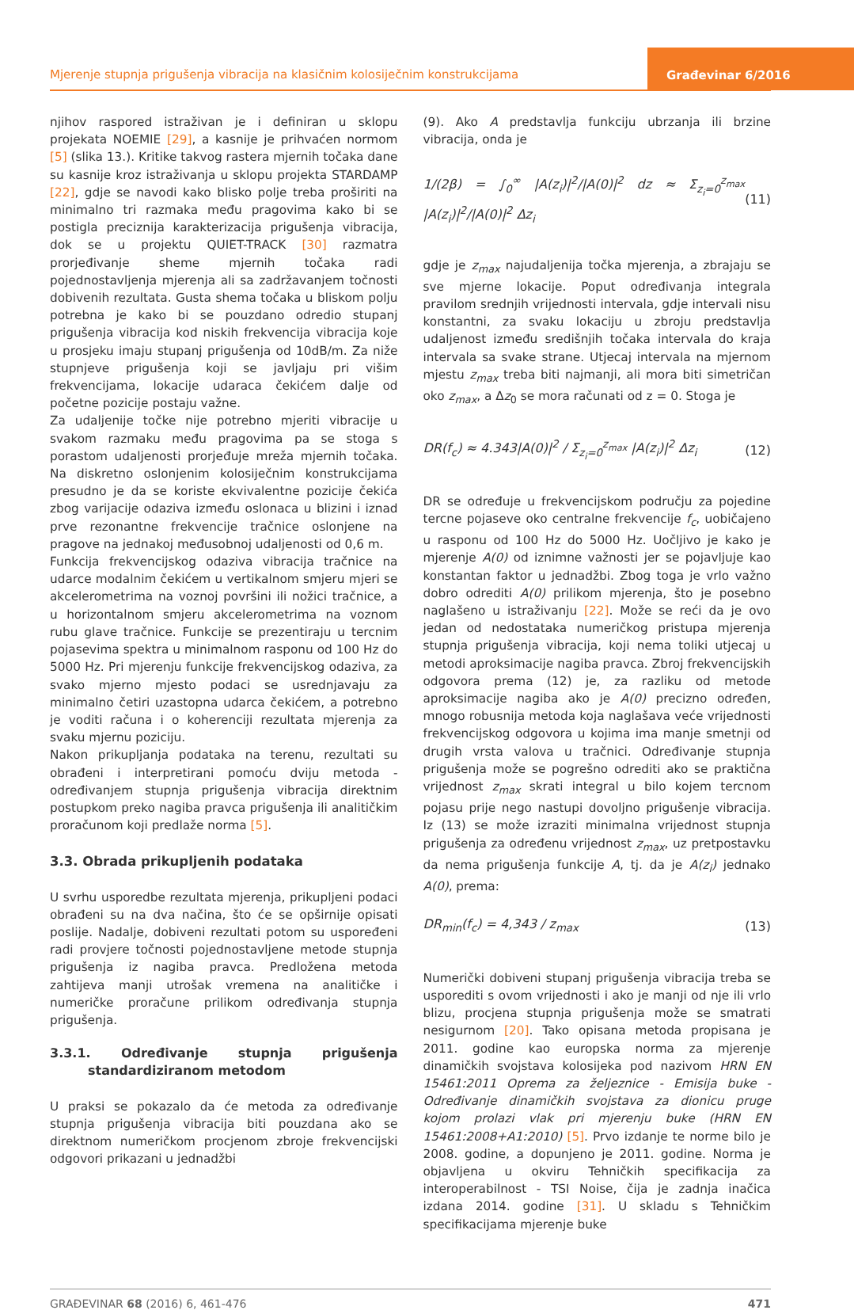Mjerenje stupnja prigušenja vibracija na klasičnim kolosiječnim konstrukcijama
Građevinar 6/2016
njihov raspored istraživan je i definiran u sklopu projekata NOEMIE [29], a kasnije je prihvaćen normom [5] (slika 13.). Kritike takvog rastera mjernih točaka dane su kasnije kroz istraživanja u sklopu projekta STARDAMP [22], gdje se navodi kako blisko polje treba proširiti na minimalno tri razmaka među pragovima kako bi se postigla preciznija karakterizacija prigušenja vibracija, dok se u projektu QUIET-TRACK [30] razmatra prorjeđivanje sheme mjernih točaka radi pojednostavljenja mjerenja ali sa zadržavanjem točnosti dobivenih rezultata. Gusta shema točaka u bliskom polju potrebna je kako bi se pouzdano odredio stupanj prigušenja vibracija kod niskih frekvencija vibracija koje u prosjeku imaju stupanj prigušenja od 10dB/m. Za niže stupnjeve prigušenja koji se javljaju pri višim frekvencijama, lokacije udaraca čekićem dalje od početne pozicije postaju važne.
Za udaljenije točke nije potrebno mjeriti vibracije u svakom razmaku među pragovima pa se stoga s porastom udaljenosti prorjeđuje mreža mjernih točaka. Na diskretno oslonjenim kolosiječnim konstrukcijama presudno je da se koriste ekvivalentne pozicije čekića zbog varijacije odaziva između oslonaca u blizini i iznad prve rezonantne frekvencije tračnice oslonjene na pragove na jednakoj međusobnoj udaljenosti od 0,6 m.
Funkcija frekvencijskog odaziva vibracija tračnice na udarce modalnim čekićem u vertikalnom smjeru mjeri se akcelerometrima na voznoj površini ili nožici tračnice, a u horizontalnom smjeru akcelerometrima na voznom rubu glave tračnice. Funkcije se prezentiraju u tercnim pojasevima spektra u minimalnom rasponu od 100 Hz do 5000 Hz. Pri mjerenju funkcije frekvencijskog odaziva, za svako mjerno mjesto podaci se usrednjavaju za minimalno četiri uzastopna udarca čekićem, a potrebno je voditi računa i o koherenciji rezultata mjerenja za svaku mjernu poziciju.
Nakon prikupljanja podataka na terenu, rezultati su obrađeni i interpretirani pomoću dviju metoda - određivanjem stupnja prigušenja vibracija direktnim postupkom preko nagiba pravca prigušenja ili analitičkim proračunom koji predlaže norma [5].
3.3. Obrada prikupljenih podataka
U svrhu usporedbe rezultata mjerenja, prikupljeni podaci obrađeni su na dva načina, što će se opširnije opisati poslije. Nadalje, dobiveni rezultati potom su uspoređeni radi provjere točnosti pojednostavljene metode stupnja prigušenja iz nagiba pravca. Predložena metoda zahtijeva manji utrošak vremena na analitičke i numeričke proračune prilikom određivanja stupnja prigušenja.
3.3.1. Određivanje stupnja prigušenja standardiziranom metodom
U praksi se pokazalo da će metoda za određivanje stupnja prigušenja vibracija biti pouzdana ako se direktnom numeričkom procjenom zbroje frekvencijski odgovori prikazani u jednadžbi
(9). Ako A predstavlja funkciju ubrzanja ili brzine vibracija, onda je
1/(2β) = ∫<sub>0</sub><sup>∞</sup> |A(z<sub>i</sub>)|<sup>2</sup>/|A(0)|<sup>2</sup> dz ≈ Σ<sub>z<sub>i</sub>=0</sub><sup>z<sub>max</sub></sup> |A(z<sub>i</sub>)|<sup>2</sup>/|A(0)|<sup>2</sup> Δz<sub>i</sub> (11)
gdje je z<sub>max</sub> najudaljenija točka mjerenja, a zbrajaju se sve mjerne lokacije. Poput određivanja integrala pravilom srednjih vrijednosti intervala, gdje intervali nisu konstantni, za svaku lokaciju u zbroju predstavlja udaljenost između središnjih točaka intervala do kraja intervala sa svake strane. Utjecaj intervala na mjernom mjestu z<sub>max</sub> treba biti najmanji, ali mora biti simetričan oko z<sub>max</sub>, a Δz<sub>0</sub> se mora računati od z = 0. Stoga je
DR(f<sub>c</sub>) ≈ 4.343|A(0)|<sup>2</sup> / Σ<sub>z<sub>i</sub>=0</sub><sup>z<sub>max</sub></sup> |A(z<sub>i</sub>)|<sup>2</sup> Δz<sub>i</sub> (12)
DR se određuje u frekvencijskom području za pojedine tercne pojaseve oko centralne frekvencije f<sub>c</sub>, uobičajeno u rasponu od 100 Hz do 5000 Hz. Uočljivo je kako je mjerenje A(0) od iznimne važnosti jer se pojavljuje kao konstantan faktor u jednadžbi. Zbog toga je vrlo važno dobro odrediti A(0) prilikom mjerenja, što je posebno naglašeno u istraživanju [22]. Može se reći da je ovo jedan od nedostataka numeričkog pristupa mjerenja stupnja prigušenja vibracija, koji nema toliki utjecaj u metodi aproksimacije nagiba pravca. Zbroj frekvencijskih odgovora prema (12) je, za razliku od metode aproksimacije nagiba ako je A(0) precizno određen, mnogo robusnija metoda koja naglašava veće vrijednosti frekvencijskog odgovora u kojima ima manje smetnji od drugih vrsta valova u tračnici. Određivanje stupnja prigušenja može se pogrešno odrediti ako se praktična vrijednost z<sub>max</sub> skrati integral u bilo kojem tercnom pojasu prije nego nastupi dovoljno prigušenje vibracija. Iz (13) se može izraziti minimalna vrijednost stupnja prigušenja za određenu vrijednost z<sub>max</sub>, uz pretpostavku da nema prigušenja funkcije A, tj. da je A(z<sub>i</sub>) jednako A(0), prema:
DR<sub>min</sub>(f<sub>c</sub>) = 4,343 / z<sub>max</sub> (13)
Numerički dobiveni stupanj prigušenja vibracija treba se usporediti s ovom vrijednosti i ako je manji od nje ili vrlo blizu, procjena stupnja prigušenja može se smatrati nesigurnom [20]. Tako opisana metoda propisana je 2011. godine kao europska norma za mjerenje dinamičkih svojstava kolosijeka pod nazivom HRN EN 15461:2011 Oprema za željeznice - Emisija buke - Određivanje dinamičkih svojstava za dionicu pruge kojom prolazi vlak pri mjerenju buke (HRN EN 15461:2008+A1:2010) [5]. Prvo izdanje te norme bilo je 2008. godine, a dopunjeno je 2011. godine. Norma je objavljena u okviru Tehničkih specifikacija za interoperabilnost - TSI Noise, čija je zadnja inačica izdana 2014. godine [31]. U skladu s Tehničkim specifikacijama mjerenje buke
GRAĐEVINAR 68 (2016) 6, 461-476 471